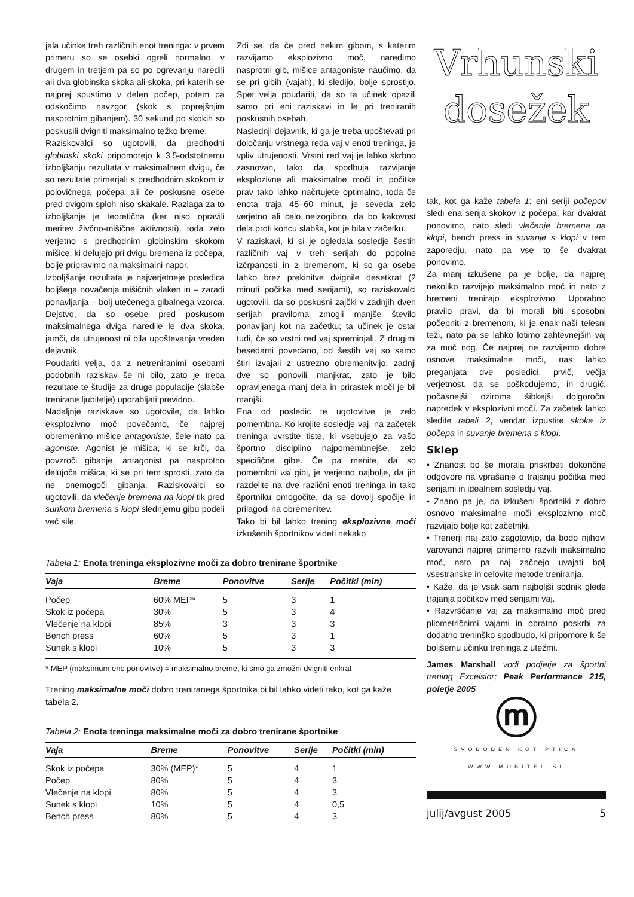jala učinke treh različnih enot treninga: v prvem primeru so se osebki ogreli normalno, v drugem in tretjem pa so po ogrevanju naredili ali dva globinska skoka ali skoka, pri katerih se najprej spustimo v delen počep, potem pa odskočimo navzgor (skok s poprejšnjim nasprotnim gibanjem). 30 sekund po skokih so poskusili dvigniti maksimalno težko breme.
Raziskovalci so ugotovili, da predhodni globinski skoki pripomorejo k 3,5-odstotnemu izboljšanju rezultata v maksimalnem dvigu, če so rezultate primerjali s predhodnim skokom iz polovičnega počepa ali če poskusne osebe pred dvigom sploh niso skakale. Razlaga za to izboljšanje je teoretična (ker niso opravili meritev živčno-mišične aktivnosti), toda zelo verjetno s predhodnim globinskim skokom mišice, ki delujejo pri dvigu bremena iz počepa, bolje pripravimo na maksimalni napor.
Izboljšanje rezultata je najverjetneje posledica boljšega novačenja mišičnih vlaken in – zaradi ponavljanja – bolj utečenega gibalnega vzorca. Dejstvo, da so osebe pred poskusom maksimalnega dviga naredile le dva skoka, jamči, da utrujenost ni bila upoštevanja vreden dejavnik.
Poudariti velja, da z netreniranimi osebami podobnih raziskav še ni bilo, zato je treba rezultate te študije za druge populacije (slabše trenirane ljubitelje) uporabljati previdno.
Nadaljnje raziskave so ugotovile, da lahko eksplozivno moč povečamo, če najprej obremenimo mišice antagoniste, šele nato pa agoniste. Agonist je mišica, ki se krči, da povzroči gibanje, antagonist pa nasprotno delujoča mišica, ki se pri tem sprosti, zato da ne onemogoči gibanja. Raziskovalci so ugotovili, da vlečenje bremena na klopi tik pred sunkom bremena s klopi slednjemu gibu podeli več sile.
Zdi se, da če pred nekim gibom, s katerim razvijamo eksplozivno moč, naredimo nasprotni gib, mišice antagoniste naučimo, da se pri gibih (vajah), ki sledijo, bolje sprostijo. Spet velja poudariti, da so ta učinek opazili samo pri eni raziskavi in le pri treniranih poskusnih osebah.
Naslednji dejavnik, ki ga je treba upoštevati pri določanju vrstnega reda vaj v enoti treninga, je vpliv utrujenosti. Vrstni red vaj je lahko skrbno zasnovan, tako da spodbuja razvijanje eksplozivne ali maksimalne moči in počitke prav tako lahko načrtujete optimalno, toda če enota traja 45–60 minut, je seveda zelo verjetno ali celo neizogibno, da bo kakovost dela proti koncu slabša, kot je bila v začetku.
V raziskavi, ki si je ogledala sosledje šestih različnih vaj v treh serijah do popolne izčrpanosti in z bremenom, ki so ga osebe lahko brez prekinitve dvignile desetkrat (2 minuti počitka med serijami), so raziskovalci ugotovili, da so poskusni zajčki v zadnjih dveh serijah praviloma zmogli manjše število ponavljanj kot na začetku; ta učinek je ostal tudi, če so vrstni red vaj spreminjali. Z drugimi besedami povedano, od šestih vaj so samo štiri izvajali z ustrezno obremenitvijo; zadnji dve so ponovili manjkrat, zato je bilo opravljenega manj dela in prirastek moči je bil manjši.
Ena od posledic te ugotovitve je zelo pomembna. Ko krojite sosledje vaj, na začetek treninga uvrstite tiste, ki vsebujejo za vašo športno disciplino najpomembnejše, zelo specifične gibe. Če pa menite, da so pomembni vsi gibi, je verjetno najbolje, da jih razdelite na dve različni enoti treninga in tako športniku omogočite, da se dovolj spočije in prilagodi na obremenitev.
Tako bi bil lahko trening eksplozivne moči izkušenih športnikov videti nekako
Tabela 1: Enota treninga eksplozivne moči za dobro trenirane športnike
| Vaja | Breme | Ponovitve | Serije | Počitki (min) |
| --- | --- | --- | --- | --- |
| Počep | 60% MEP* | 5 | 3 | 1 |
| Skok iz počepa | 30% | 5 | 3 | 4 |
| Vlečenje na klopi | 85% | 3 | 3 | 3 |
| Bench press | 60% | 5 | 3 | 1 |
| Sunek s klopi | 10% | 5 | 3 | 3 |
* MEP (maksimum ene ponovitve) = maksimalno breme, ki smo ga zmožni dvigniti enkrat
Trening maksimalne moči dobro treniranega športnika bi bil lahko videti tako, kot ga kaže tabela 2.
Tabela 2: Enota treninga maksimalne moči za dobro trenirane športnike
| Vaja | Breme | Ponovitve | Serije | Počitki (min) |
| --- | --- | --- | --- | --- |
| Skok iz počepa | 30% (MEP)* | 5 | 4 | 1 |
| Počep | 80% | 5 | 4 | 3 |
| Vlečenje na klopi | 80% | 5 | 4 | 3 |
| Sunek s klopi | 10% | 5 | 4 | 0,5 |
| Bench press | 80% | 5 | 4 | 3 |
Vrhunski
dosežek
tak, kot ga kaže tabela 1: eni seriji počepov sledi ena serija skokov iz počepa, kar dvakrat ponovimo, nato sledi vlečenje bremena na klopi, bench press in suvanje s klopi v tem zaporedju, nato pa vse to še dvakrat ponovimo.
Za manj izkušene pa je bolje, da najprej nekoliko razvijejo maksimalno moč in nato z bremeni trenirajo eksplozivno. Uporabno pravilo pravi, da bi morali biti sposobni počepniti z bremenom, ki je enak naši telesni teži, nato pa se lahko lotimo zahtevnejših vaj za moč nog. Če najprej ne razvijemo dobre osnove maksimalne moči, nas lahko preganjata dve posledici, prvič, večja verjetnost, da se poškodujemo, in drugič, počasnejši oziroma šibkejši dolgoročni napredek v eksplozivni moči. Za začetek lahko sledite tabeli 2, vendar izpustite skoke iz počepa in suvanje bremena s klopi.
Sklep
• Znanost bo še morala priskrbeti dokončne odgovore na vprašanje o trajanju počitka med serijami in idealnem sosledju vaj.
• Znano pa je, da izkušeni športniki z dobro osnovo maksimalne moči eksplozivno moč razvijajo bolje kot začetniki.
• Trenerji naj zato zagotovijo, da bodo njihovi varovanci najprej primerno razvili maksimalno moč, nato pa naj začnejo uvajati bolj vsestranske in celovite metode treniranja.
• Kaže, da je vsak sam najboljši sodnik glede trajanja počitkov med serijami vaj.
• Razvrščanje vaj za maksimalno moč pred pliometričnimi vajami in obratno poskrbi za dodatno treninško spodbudo, ki pripomore k še boljšemu učinku treninga z utežmi.
James Marshall vodi podjetje za športni trening Excelsior; Peak Performance 215, poletje 2005
ⓜ
SVOBODEN KOT PTICA
WWW.MOBITEL.SI
julij/avgust 2005 5